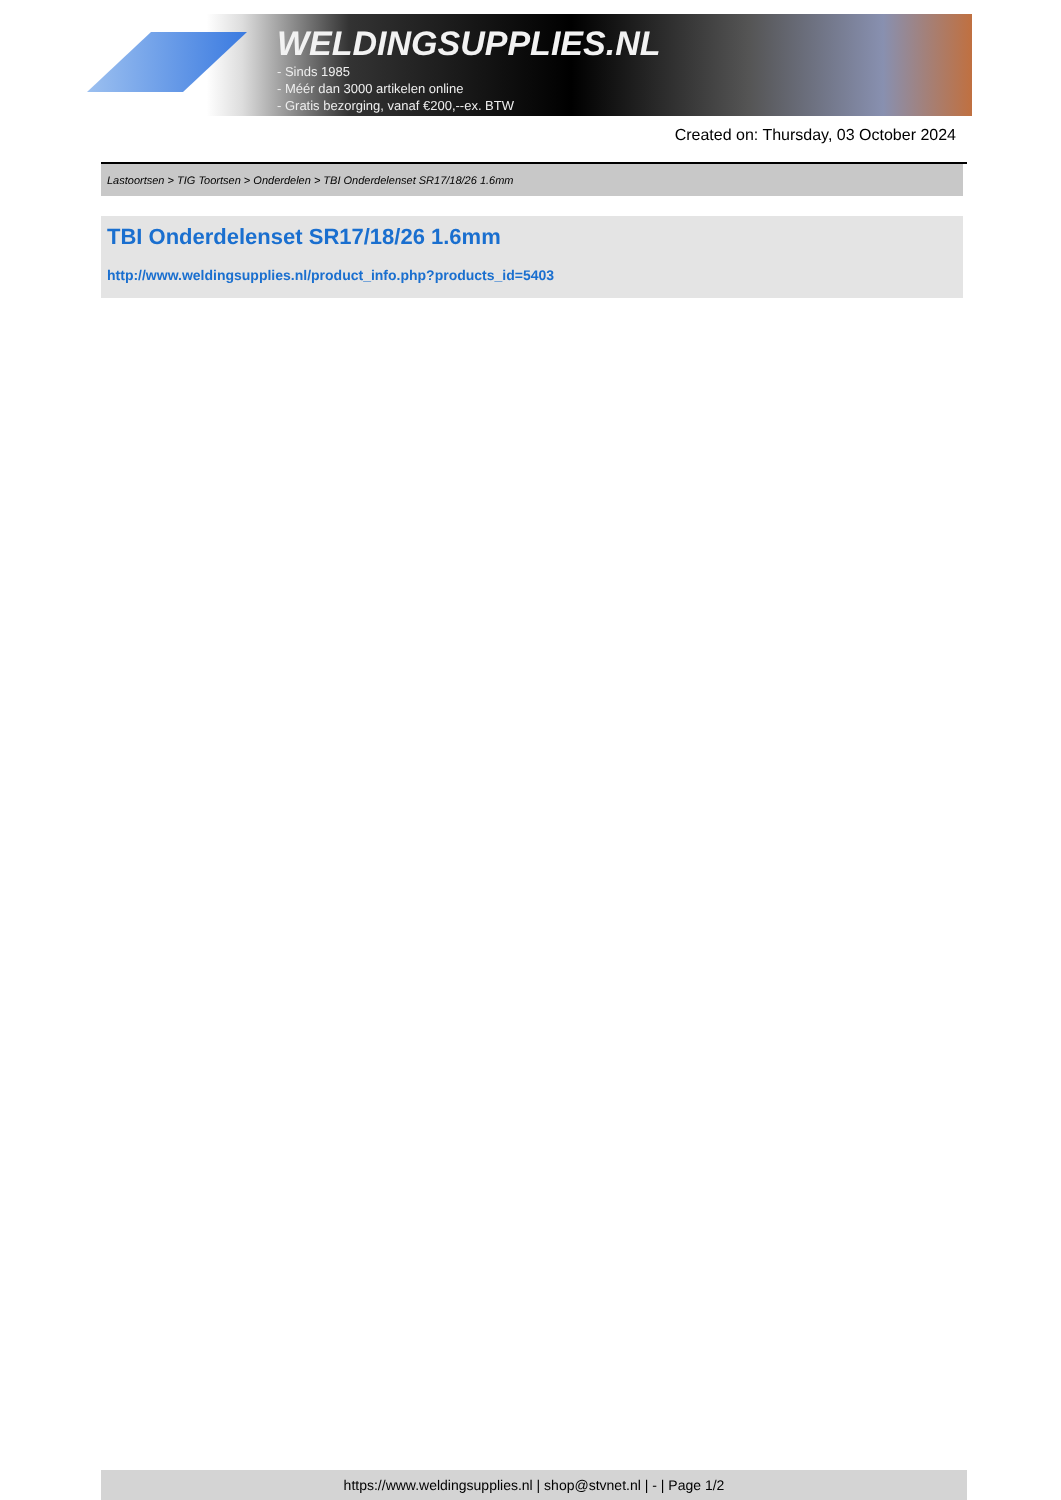WELDINGSUPPLIES.NL
- Sinds 1985
- Méér dan 3000 artikelen online
- Gratis bezorging, vanaf €200,--ex. BTW
Created on: Thursday, 03 October 2024
Lastoortsen > TIG Toortsen > Onderdelen > TBI Onderdelenset SR17/18/26 1.6mm
TBI Onderdelenset SR17/18/26 1.6mm
http://www.weldingsupplies.nl/product_info.php?products_id=5403
https://www.weldingsupplies.nl | shop@stvnet.nl | - | Page 1/2